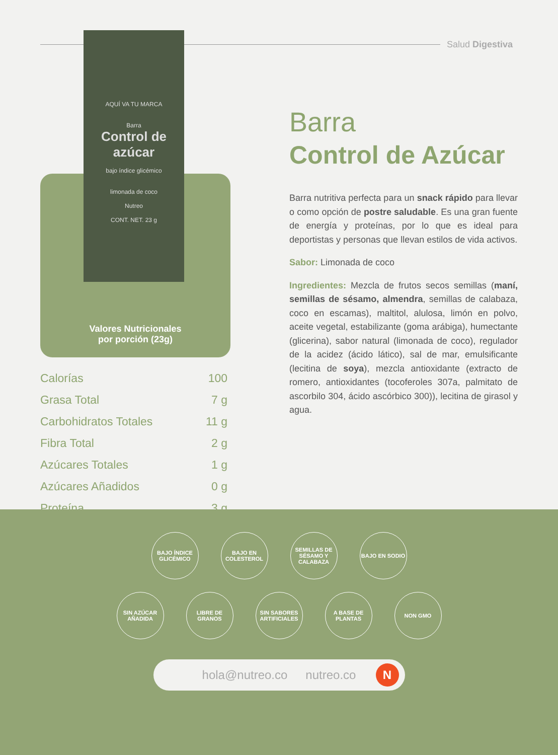Salud Digestiva
AQUÍ VA TU MARCA
Barra
Control de azúcar
bajo índice glicémico
limonada de coco
Nutreo
CONT. NET. 23 g
Valores Nutricionales
por porción (23g)
| Calorías | 100 |
| Grasa Total | 7 g |
| Carbohidratos Totales | 11 g |
| Fibra Total | 2 g |
| Azúcares Totales | 1 g |
| Azúcares Añadidos | 0 g |
| Proteína | 3 g |
Barra
Control de Azúcar
Barra nutritiva perfecta para un snack rápido para llevar o como opción de postre saludable. Es una gran fuente de energía y proteínas, por lo que es ideal para deportistas y personas que llevan estilos de vida activos.
Sabor: Limonada de coco
Ingredientes: Mezcla de frutos secos semillas (maní, semillas de sésamo, almendra, semillas de calabaza, coco en escamas), maltitol, alulosa, limón en polvo, aceite vegetal, estabilizante (goma arábiga), humectante (glicerina), sabor natural (limonada de coco), regulador de la acidez (ácido lático), sal de mar, emulsificante (lecitina de soya), mezcla antioxidante (extracto de romero, antioxidantes (tocoferoles 307a, palmitato de ascorbilo 304, ácido ascórbico 300)), lecitina de girasol y agua.
BAJO ÍNDICE GLICÉMICO
BAJO EN COLESTEROL
SEMILLAS DE SÉSAMO Y CALABAZA
BAJO EN SODIO
SIN AZÚCAR AÑADIDA
LIBRE DE GRANOS
SIN SABORES ARTIFICIALES
A BASE DE PLANTAS
NON GMO
hola@nutreo.co nutreo.co N